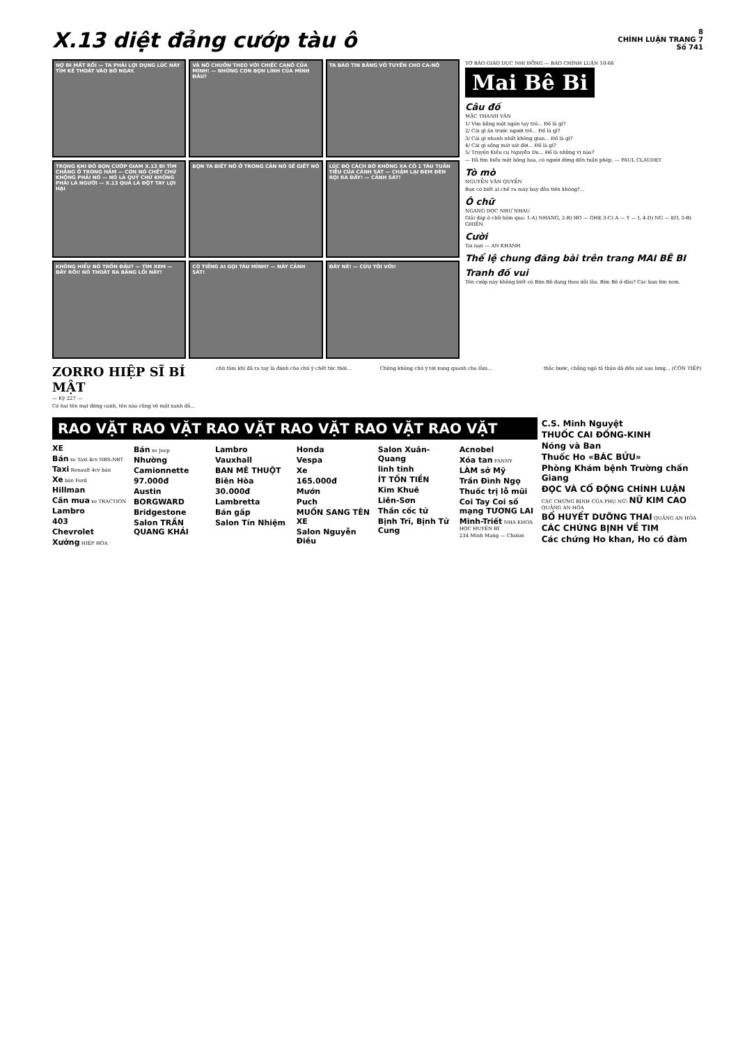X.13 diệt đảng cướp tàu ô
8
CHÍNH LUẬN TRANG 7
Số 741
NỢ ĐI MẤT RỒI — TA PHẢI LỢI DỤNG LÚC NÀY TÌM KẾ THOÁT VÀO BỜ NGAY.
VÀ NÓ CHUỒN THEO VỚI CHIẾC CANÔ CỦA MÌNH! — NHỮNG CON BỌN LÍNH CỦA MÌNH ĐÂU?
TA BÁO TIN BĂNG VÔ TUYẾN CHO CA-NÔ
TRONG KHI ĐÓ BỌN CƯỚP GIAM X.13 ĐI TÌM CHẲNG Ở TRONG HẦM — CON NÓ CHẾT CHỨ KHÔNG PHẢI NÓ — NÓ LÀ QUỶ CHỨ KHÔNG PHẢI LÀ NGƯỜI — X.13 QUÁ LÀ ĐỘT TAY LỢI HẠI
BỌN TA BIẾT NÓ Ở TRONG CĂN NÓ SẼ GIẾT NÓ
LÚC ĐÓ CÁCH BỜ KHÔNG XA CÓ 1 TÀU TUẦN TIỄU CỦA CẢNH SÁT — CHẬM LẠI ĐEM ĐÈN RỌI RA ĐÂY! — CẢNH SÁT!
KHÔNG HIỂU NÓ TRỐN ĐÂU? — TÌM XEM — ĐÂY RỒI! NÓ THOÁT RA BẰNG LỐI NÀY!
CÓ TIẾNG AI GỌI TÀU MÌNH? — NÀY CẢNH SÁT!
ĐÂY NÈ! — CỨU TÔI VỚI!
TỜ BÁO GIÁO DỤC NHI ĐỒNG — BÁO CHÍNH LUẬN 10-66
Mai Bê Bi
Câu đố
MẶC THANH VÂN
1/ Vừa bằng một ngón tay trỏ... Đố là gì?
2/ Cái gì ăn trước người trẻ... Đố là gì?
3/ Cái gì nhanh nhất không gian... Đố là gì?
4/ Cái gì sống mát sát đời... Đố là gì?
5/ Truyện Kiều cụ Nguyễn Du... Đố là những vị nào?
— Đã tìm hiểu một bông hoa, có người đừng đến tuần phép. — PAUL CLAUDET
Tò mò
NGUYỄN VĂN QUYỀN
Bạn có biết ai chế ra máy bay đầu tiên không?...
Ô chữ
NGANG DỌC NHƯ NHAU
Giải đáp ô chữ hôm qua: 1-A) NHANG, 2-B) HO — GHE 3-C) A — Y — I, 4-D) NG — EO, 5-B) GHIỀN.
Cười
Tai nạn — AN KHANH
Thể lệ chung đăng bài trên trang MAI BÊ BI
Tranh đố vui
Tên cướp này không biết có Bìm Bõ đang theo dõi lão. Bìm Bõ ở đâu? Các bạn tìm xem.
ZORRO HIỆP SĨ BÍ MẬT
— Kỳ 227 —
Có hai tên mọi đứng canh, tên nào cũng vệ mặt xanh đỏ...
chú tâm khi đã ra tay là đánh cho chú ý chết tức thời...
Chúng không chú ý tới xung quanh cho lắm...
thắc bước, chẳng ngó tả thân đã đến sát sau lưng... (CÒN TIẾP)
RAO VẶT RAO VẶT RAO VẶT RAO VẶT RAO VẶT RAO VẶT
XE
Bán xe Taxi 4cv NBS-NBT
Taxi Renault 4cv bán
Xe bán Ford
Hillman
Cần mua xe TRACTION
Lambro
403
Chevrolet
Xưởng HIỆP HÒA
Bán xe Jeep
Nhường
Camionnette
97.000đ
Austin
BORGWARD
Bridgestone
Salon TRẦN QUANG KHẢI
Lambro
Vauxhall
BAN MÊ THUỘT
Biên Hòa
30.000đ
Lambretta
Bán gấp
Salon Tín Nhiệm
Honda
Vespa
Xe
165.000đ
Mướn
Puch
MUỐN SANG TÊN XE
Salon Nguyễn Điều
Salon Xuân-Quang
linh tinh
ÍT TỐN TIỀN
Kim Khuê
Liên-Sơn
Thần cốc tử
Bịnh Trĩ, Bịnh Tử Cung
Acnobel
Xóa tan FANNY
LÀM sở Mỹ
Trần Đình Ngọ
Thuốc trị lỗ mũi
Coi Tay Coi số mạng TƯƠNG LAI
Minh-Triết NHA KHOA HỌC HUYỀN BÍ
234 Minh Mạng — Cholon
C.S. Minh Nguyệt
THUỐC CAI ĐỒNG-KINH
Nóng và Ban
Thuốc Ho «BÁC BỬU»
Phòng Khám bệnh Trường chấn Giang
ĐỌC VÀ CỔ ĐỘNG CHÍNH LUẬN
CÁC CHỨNG BỊNH CỦA PHỤ NỮ: NỮ KIM CAO QUẢNG AN HÒA
BỔ HUYẾT DƯỠNG THAI QUẢNG AN HÒA
CÁC CHỨNG BỊNH VỀ TIM
Các chứng Ho khan, Ho có đàm